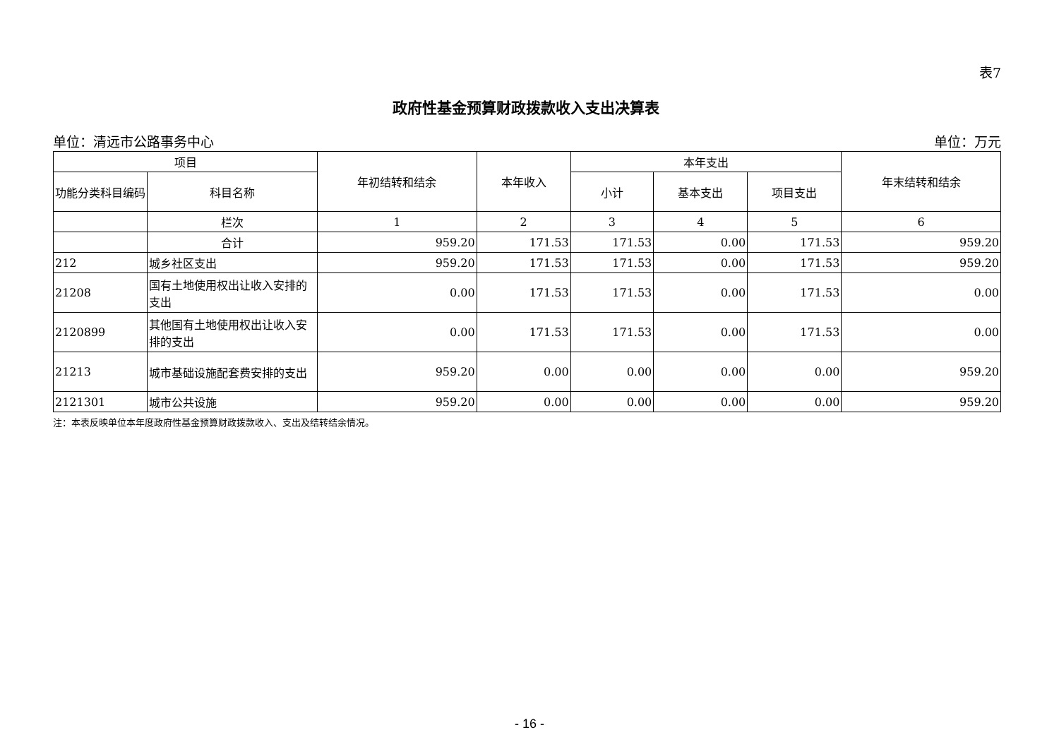表7
政府性基金预算财政拨款收入支出决算表
单位：清远市公路事务中心 单位：万元
| 项目 | | 年初结转和结余 | 本年收入 | 本年支出 | | | 年末结转和结余 |
| --- | --- | --- | --- | --- | --- | --- | --- |
| 功能分类科目编码 | 科目名称 | | | 小计 | 基本支出 | 项目支出 | |
| | 栏次 | 1 | 2 | 3 | 4 | 5 | 6 |
| | 合计 | 959.20 | 171.53 | 171.53 | 0.00 | 171.53 | 959.20 |
| 212 | 城乡社区支出 | 959.20 | 171.53 | 171.53 | 0.00 | 171.53 | 959.20 |
| 21208 | 国有土地使用权出让收入安排的支出 | 0.00 | 171.53 | 171.53 | 0.00 | 171.53 | 0.00 |
| 2120899 | 其他国有土地使用权出让收入安排的支出 | 0.00 | 171.53 | 171.53 | 0.00 | 171.53 | 0.00 |
| 21213 | 城市基础设施配套费安排的支出 | 959.20 | 0.00 | 0.00 | 0.00 | 0.00 | 959.20 |
| 2121301 | 城市公共设施 | 959.20 | 0.00 | 0.00 | 0.00 | 0.00 | 959.20 |
注：本表反映单位本年度政府性基金预算财政拨款收入、支出及结转结余情况。
- 16 -